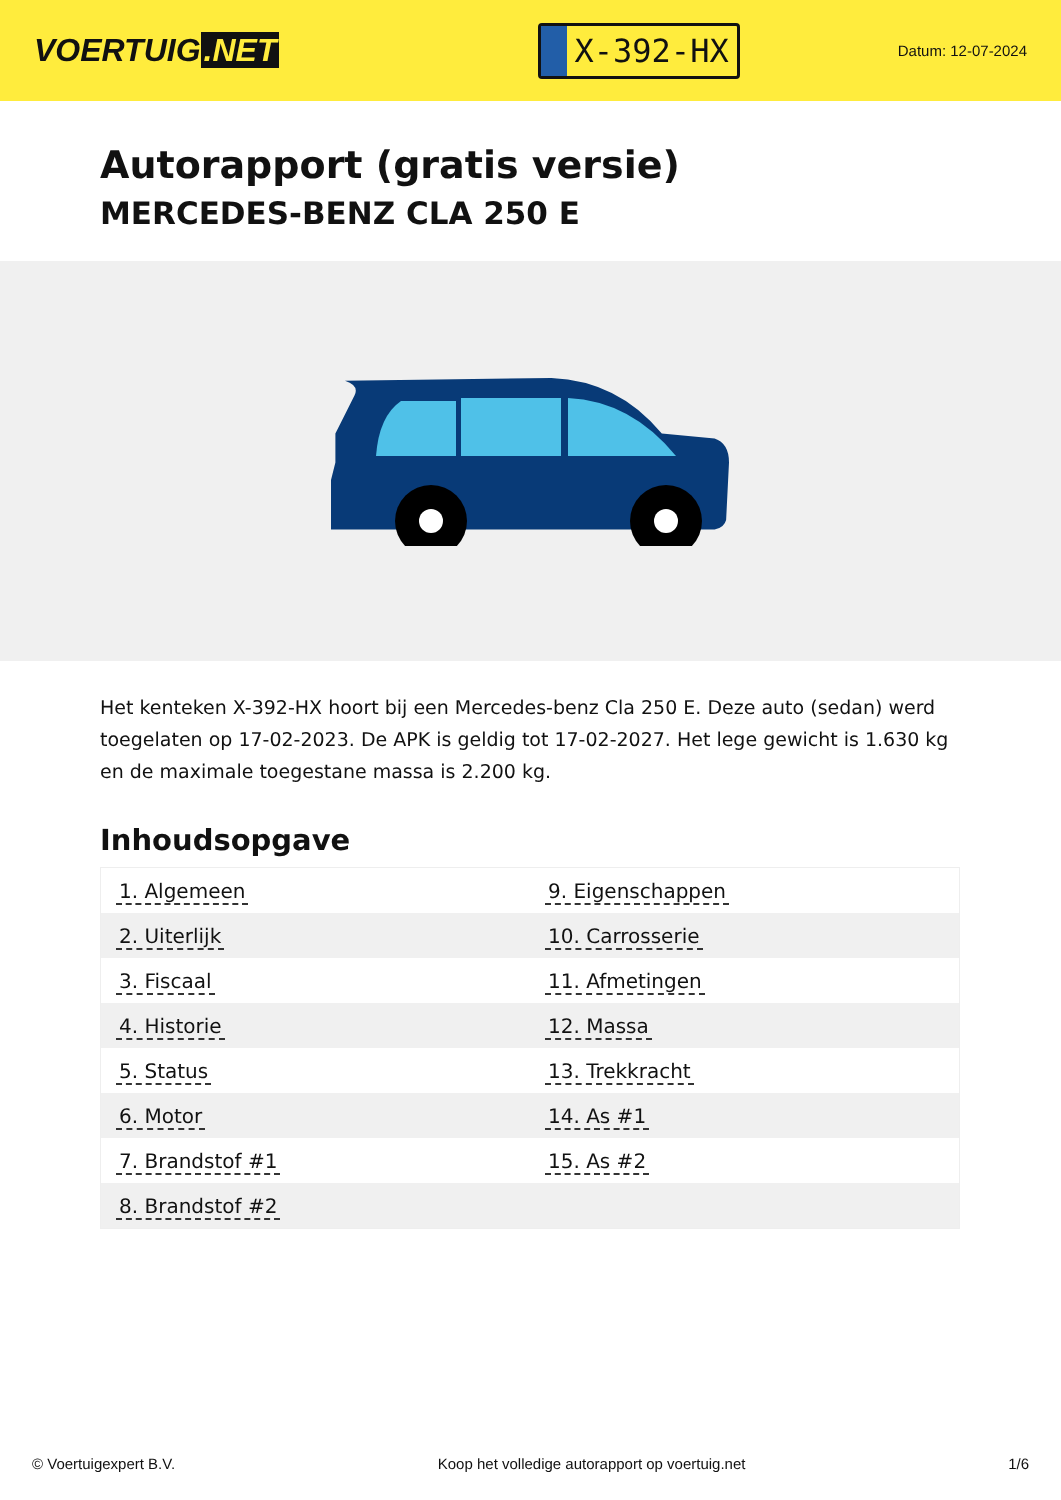VOERTUIG.NET
X-392-HX
Datum: 12-07-2024
Autorapport (gratis versie)
MERCEDES-BENZ CLA 250 E
Het kenteken X-392-HX hoort bij een Mercedes-benz Cla 250 E. Deze auto (sedan) werd toegelaten op 17-02-2023. De APK is geldig tot 17-02-2027. Het lege gewicht is 1.630 kg en de maximale toegestane massa is 2.200 kg.
Inhoudsopgave
| 1. Algemeen | 9. Eigenschappen |
| 2. Uiterlijk | 10. Carrosserie |
| 3. Fiscaal | 11. Afmetingen |
| 4. Historie | 12. Massa |
| 5. Status | 13. Trekkracht |
| 6. Motor | 14. As #1 |
| 7. Brandstof #1 | 15. As #2 |
| 8. Brandstof #2 | |
© Voertuigexpert B.V. Koop het volledige autorapport op voertuig.net
1/6